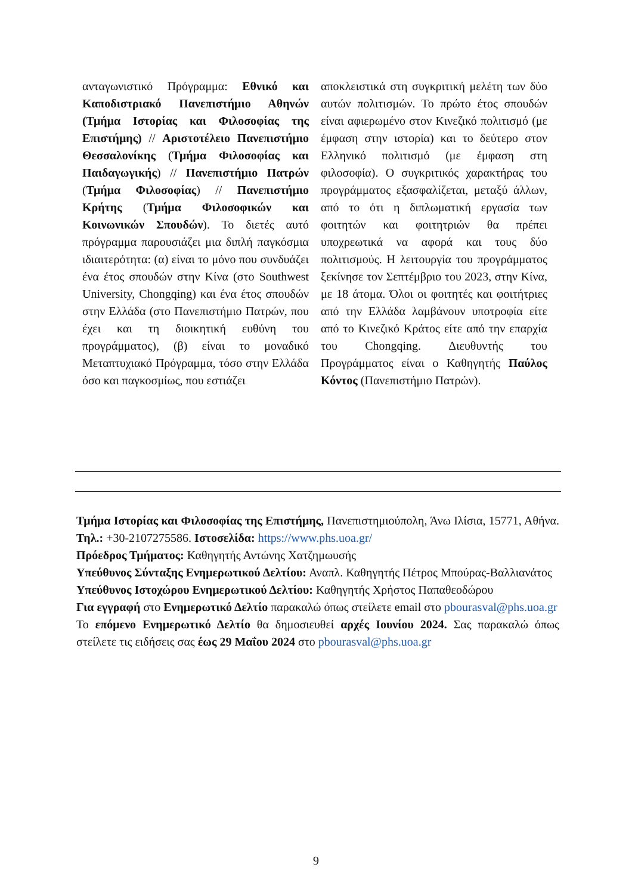ανταγωνιστικό Πρόγραμμα: Εθνικό και Καποδιστριακό Πανεπιστήμιο Αθηνών (Τμήμα Ιστορίας και Φιλοσοφίας της Επιστήμης) // Αριστοτέλειο Πανεπιστήμιο Θεσσαλονίκης (Τμήμα Φιλοσοφίας και Παιδαγωγικής) // Πανεπιστήμιο Πατρών (Τμήμα Φιλοσοφίας) // Πανεπιστήμιο Κρήτης (Τμήμα Φιλοσοφικών και Κοινωνικών Σπουδών). Το διετές αυτό πρόγραμμα παρουσιάζει μια διπλή παγκόσμια ιδιαιτερότητα: (α) είναι το μόνο που συνδυάζει ένα έτος σπουδών στην Κίνα (στο Southwest University, Chongqing) και ένα έτος σπουδών στην Ελλάδα (στο Πανεπιστήμιο Πατρών, που έχει και τη διοικητική ευθύνη του προγράμματος), (β) είναι το μοναδικό Μεταπτυχιακό Πρόγραμμα, τόσο στην Ελλάδα όσο και παγκοσμίως, που εστιάζει
αποκλειστικά στη συγκριτική μελέτη των δύο αυτών πολιτισμών. Το πρώτο έτος σπουδών είναι αφιερωμένο στον Κινεζικό πολιτισμό (με έμφαση στην ιστορία) και το δεύτερο στον Ελληνικό πολιτισμό (με έμφαση στη φιλοσοφία). Ο συγκριτικός χαρακτήρας του προγράμματος εξασφαλίζεται, μεταξύ άλλων, από το ότι η διπλωματική εργασία των φοιτητών και φοιτητριών θα πρέπει υποχρεωτικά να αφορά και τους δύο πολιτισμούς. Η λειτουργία του προγράμματος ξεκίνησε τον Σεπτέμβριο του 2023, στην Κίνα, με 18 άτομα. Όλοι οι φοιτητές και φοιτήτριες από την Ελλάδα λαμβάνουν υποτροφία είτε από το Κινεζικό Κράτος είτε από την επαρχία του Chongqing. Διευθυντής του Προγράμματος είναι ο Καθηγητής Παύλος Κόντος (Πανεπιστήμιο Πατρών).
Τμήμα Ιστορίας και Φιλοσοφίας της Επιστήμης, Πανεπιστημιούπολη, Άνω Ιλίσια, 15771, Αθήνα. Τηλ.: +30-2107275586. Ιστοσελίδα: https://www.phs.uoa.gr/
Πρόεδρος Τμήματος: Καθηγητής Αντώνης Χατζημωυσής
Υπεύθυνος Σύνταξης Ενημερωτικού Δελτίου: Αναπλ. Καθηγητής Πέτρος Μπούρας-Βαλλιανάτος
Υπεύθυνος Ιστοχώρου Ενημερωτικού Δελτίου: Καθηγητής Χρήστος Παπαθεοδώρου
Για εγγραφή στο Ενημερωτικό Δελτίο παρακαλώ όπως στείλετε email στο pbourasval@phs.uoa.gr
Το επόμενο Ενημερωτικό Δελτίο θα δημοσιευθεί αρχές Ιουνίου 2024. Σας παρακαλώ όπως στείλετε τις ειδήσεις σας έως 29 Μαΐου 2024 στο pbourasval@phs.uoa.gr
9